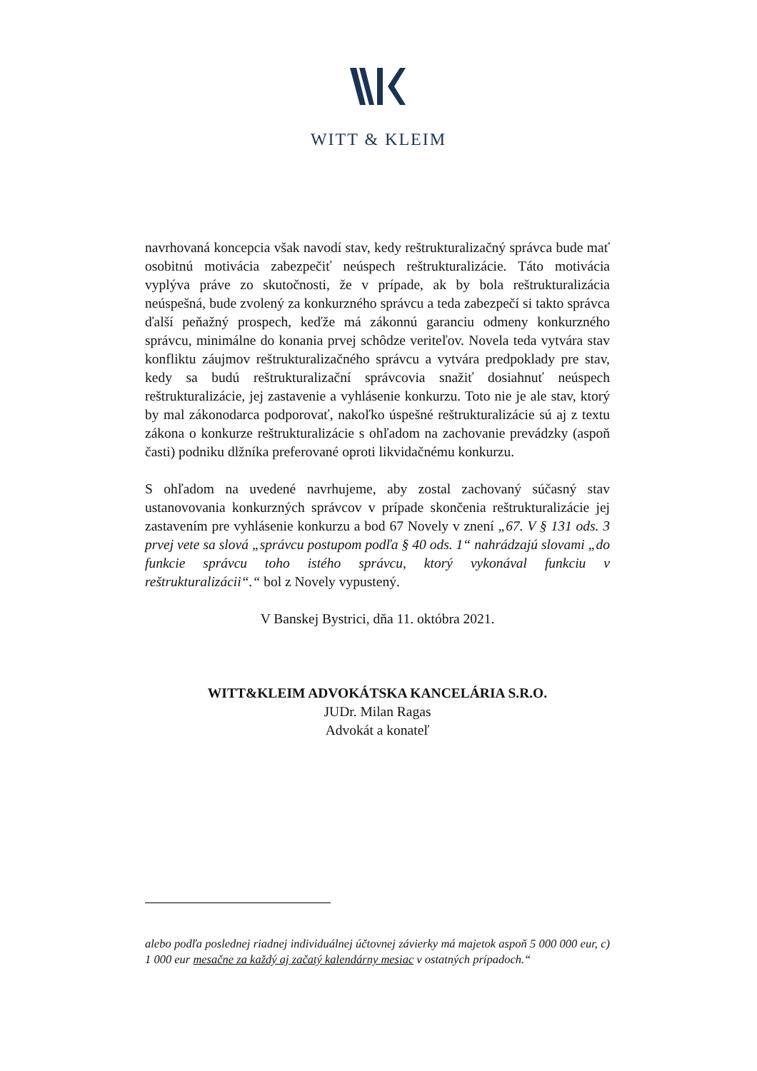WITT & KLEIM
navrhovaná koncepcia však navodí stav, kedy reštrukturalizačný správca bude mať osobitnú motivácia zabezpečiť neúspech reštrukturalizácie. Táto motivácia vyplýva práve zo skutočnosti, že v prípade, ak by bola reštrukturalizácia neúspešná, bude zvolený za konkurzného správcu a teda zabezpečí si takto správca ďalší peňažný prospech, keďže má zákonnú garanciu odmeny konkurzného správcu, minimálne do konania prvej schôdze veriteľov. Novela teda vytvára stav konfliktu záujmov reštrukturalizačného správcu a vytvára predpoklady pre stav, kedy sa budú reštrukturalizační správcovia snažiť dosiahnuť neúspech reštrukturalizácie, jej zastavenie a vyhlásenie konkurzu. Toto nie je ale stav, ktorý by mal zákonodarca podporovať, nakoľko úspešné reštrukturalizácie sú aj z textu zákona o konkurze reštrukturalizácie s ohľadom na zachovanie prevádzky (aspoň časti) podniku dlžníka preferované oproti likvidačnému konkurzu.
S ohľadom na uvedené navrhujeme, aby zostal zachovaný súčasný stav ustanovovania konkurzných správcov v prípade skončenia reštrukturalizácie jej zastavením pre vyhlásenie konkurzu a bod 67 Novely v znení „67. V § 131 ods. 3 prvej vete sa slová „správcu postupom podľa § 40 ods. 1“ nahrádzajú slovami „do funkcie správcu toho istého správcu, ktorý vykonával funkciu v reštrukturalizácii“.“ bol z Novely vypustený.
V Banskej Bystrici, dňa 11. októbra 2021.
WITT&KLEIM ADVOKÁTSKA KANCELÁRIA S.R.O.
JUDr. Milan Ragas
Advokát a konateľ
alebo podľa poslednej riadnej individuálnej účtovnej závierky má majetok aspoň 5 000 000 eur, c) 1 000 eur mesačne za každý aj začatý kalendárny mesiac v ostatných prípadoch.“